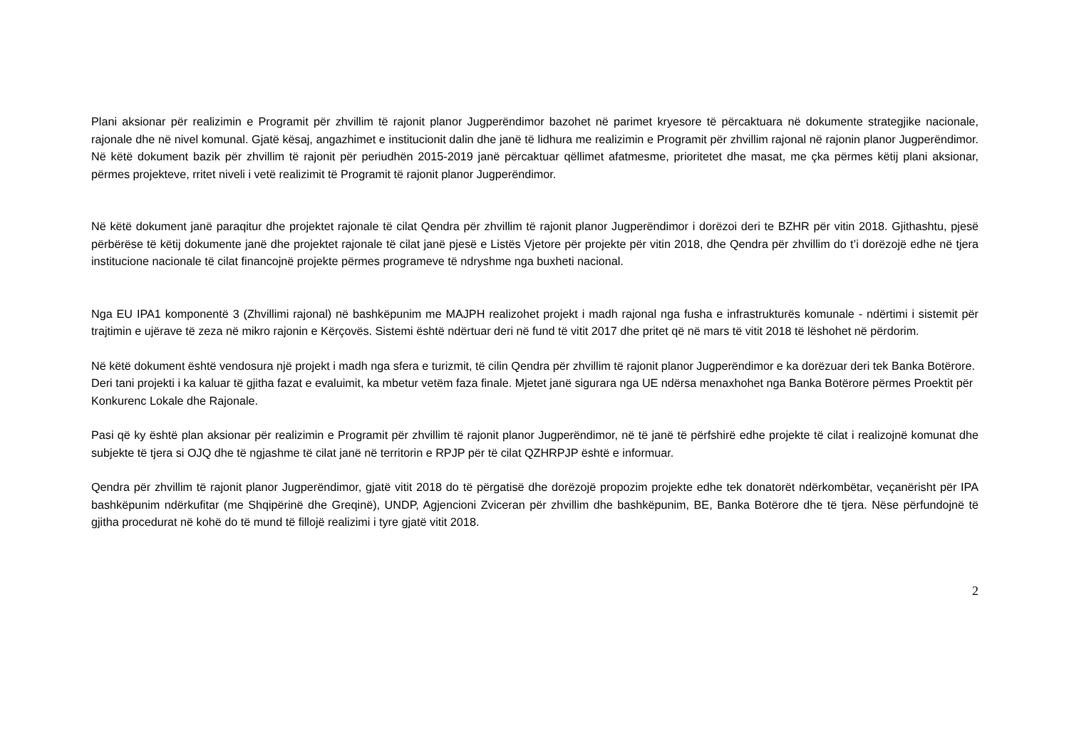Plani aksionar për realizimin e Programit për zhvillim të rajonit planor Jugperëndimor bazohet në parimet kryesore të përcaktuara në dokumente strategjike nacionale, rajonale dhe në nivel komunal. Gjatë kësaj, angazhimet e institucionit dalin dhe janë të lidhura me realizimin e Programit për zhvillim rajonal në rajonin planor Jugperëndimor. Në këtë dokument bazik për zhvillim të rajonit për periudhën 2015-2019 janë përcaktuar qëllimet afatmesme, prioritetet dhe masat, me çka përmes këtij plani aksionar, përmes projekteve, rritet niveli i vetë realizimit të Programit të rajonit planor Jugperëndimor.
Në këtë dokument janë paraqitur dhe projektet rajonale të cilat Qendra për zhvillim të rajonit planor Jugperëndimor i dorëzoi deri te BZHR për vitin 2018. Gjithashtu, pjesë përbërëse të këtij dokumente janë dhe projektet rajonale të cilat janë pjesë e Listës Vjetore për projekte për vitin 2018, dhe Qendra për zhvillim do t’i dorëzojë edhe në tjera institucione nacionale të cilat financojnë projekte përmes programeve të ndryshme nga buxheti nacional.
Nga EU IPA1 komponentë 3 (Zhvillimi rajonal) në bashkëpunim me MAJPH realizohet projekt i madh rajonal nga fusha e infrastrukturës komunale - ndërtimi i sistemit për trajtimin e ujërave të zeza në mikro rajonin e Kërçovës. Sistemi është ndërtuar deri në fund të vitit 2017 dhe pritet që në mars të vitit 2018 të lëshohet në përdorim.
Në këtë dokument është vendosura një projekt i madh nga sfera e turizmit, të cilin Qendra për zhvillim të rajonit planor Jugperëndimor e ka dorëzuar deri tek Banka Botërore. Deri tani projekti i ka kaluar të gjitha fazat e evaluimit, ka mbetur vetëm faza finale. Mjetet janë sigurara nga UE ndërsa menaxhohet nga Banka Botërore përmes Proektit për Konkurenc Lokale dhe Rajonale.
Pasi që ky është plan aksionar për realizimin e Programit për zhvillim të rajonit planor Jugperëndimor, në të janë të përfshirë edhe projekte të cilat i realizojnë komunat dhe subjekte të tjera si OJQ dhe të ngjashme të cilat janë në territorin e RPJP për të cilat QZHRPJP është e informuar.
Qendra për zhvillim të rajonit planor Jugperëndimor, gjatë vitit 2018 do të përgatisë dhe dorëzojë propozim projekte edhe tek donatorët ndërkombëtar, veçanërisht për IPA bashkëpunim ndërkufitar (me Shqipërinë dhe Greqinë), UNDP, Agjencioni Zviceran për zhvillim dhe bashkëpunim, BE, Banka Botërore dhe të tjera. Nëse përfundojnë të gjitha procedurat në kohë do të mund të fillojë realizimi i tyre gjatë vitit 2018.
2